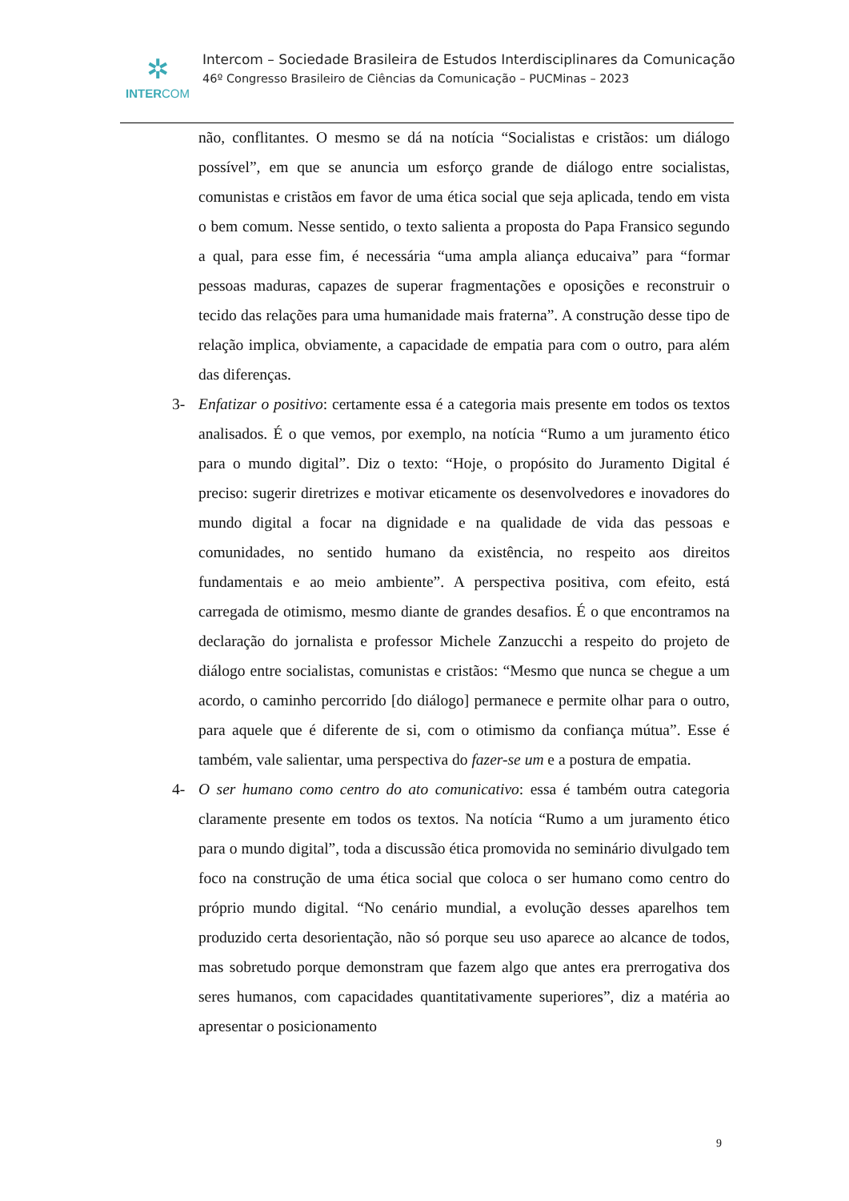✲
INTERCOM
Intercom – Sociedade Brasileira de Estudos Interdisciplinares da Comunicação
46º Congresso Brasileiro de Ciências da Comunicação – PUCMinas – 2023
não, conflitantes. O mesmo se dá na notícia “Socialistas e cristãos: um diálogo possível”, em que se anuncia um esforço grande de diálogo entre socialistas, comunistas e cristãos em favor de uma ética social que seja aplicada, tendo em vista o bem comum. Nesse sentido, o texto salienta a proposta do Papa Fransico segundo a qual, para esse fim, é necessária “uma ampla aliança educaiva” para “formar pessoas maduras, capazes de superar fragmentações e oposições e reconstruir o tecido das relações para uma humanidade mais fraterna”. A construção desse tipo de relação implica, obviamente, a capacidade de empatia para com o outro, para além das diferenças.
3- Enfatizar o positivo: certamente essa é a categoria mais presente em todos os textos analisados. É o que vemos, por exemplo, na notícia “Rumo a um juramento ético para o mundo digital”. Diz o texto: “Hoje, o propósito do Juramento Digital é preciso: sugerir diretrizes e motivar eticamente os desenvolvedores e inovadores do mundo digital a focar na dignidade e na qualidade de vida das pessoas e comunidades, no sentido humano da existência, no respeito aos direitos fundamentais e ao meio ambiente”. A perspectiva positiva, com efeito, está carregada de otimismo, mesmo diante de grandes desafios. É o que encontramos na declaração do jornalista e professor Michele Zanzucchi a respeito do projeto de diálogo entre socialistas, comunistas e cristãos: “Mesmo que nunca se chegue a um acordo, o caminho percorrido [do diálogo] permanece e permite olhar para o outro, para aquele que é diferente de si, com o otimismo da confiança mútua”. Esse é também, vale salientar, uma perspectiva do fazer-se um e a postura de empatia.
4- O ser humano como centro do ato comunicativo: essa é também outra categoria claramente presente em todos os textos. Na notícia “Rumo a um juramento ético para o mundo digital”, toda a discussão ética promovida no seminário divulgado tem foco na construção de uma ética social que coloca o ser humano como centro do próprio mundo digital. “No cenário mundial, a evolução desses aparelhos tem produzido certa desorientação, não só porque seu uso aparece ao alcance de todos, mas sobretudo porque demonstram que fazem algo que antes era prerrogativa dos seres humanos, com capacidades quantitativamente superiores”, diz a matéria ao apresentar o posicionamento
9